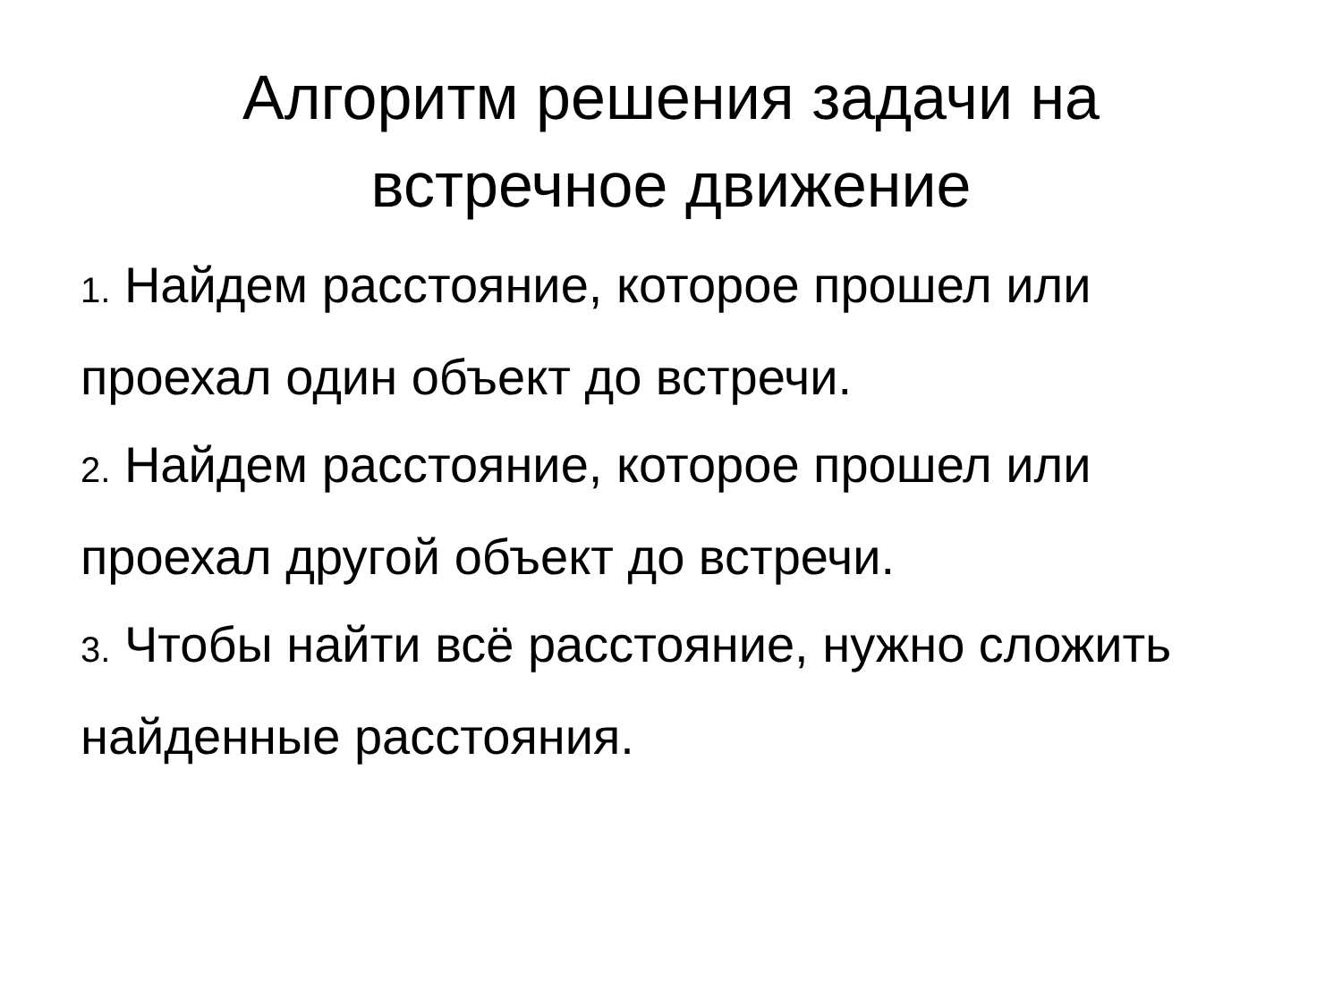Алгоритм решения задачи на
встречное движение
1. Найдем расстояние, которое прошел или проехал один объект до встречи.
2. Найдем расстояние, которое прошел или проехал другой объект до встречи.
3. Чтобы найти всё расстояние, нужно сложить найденные расстояния.